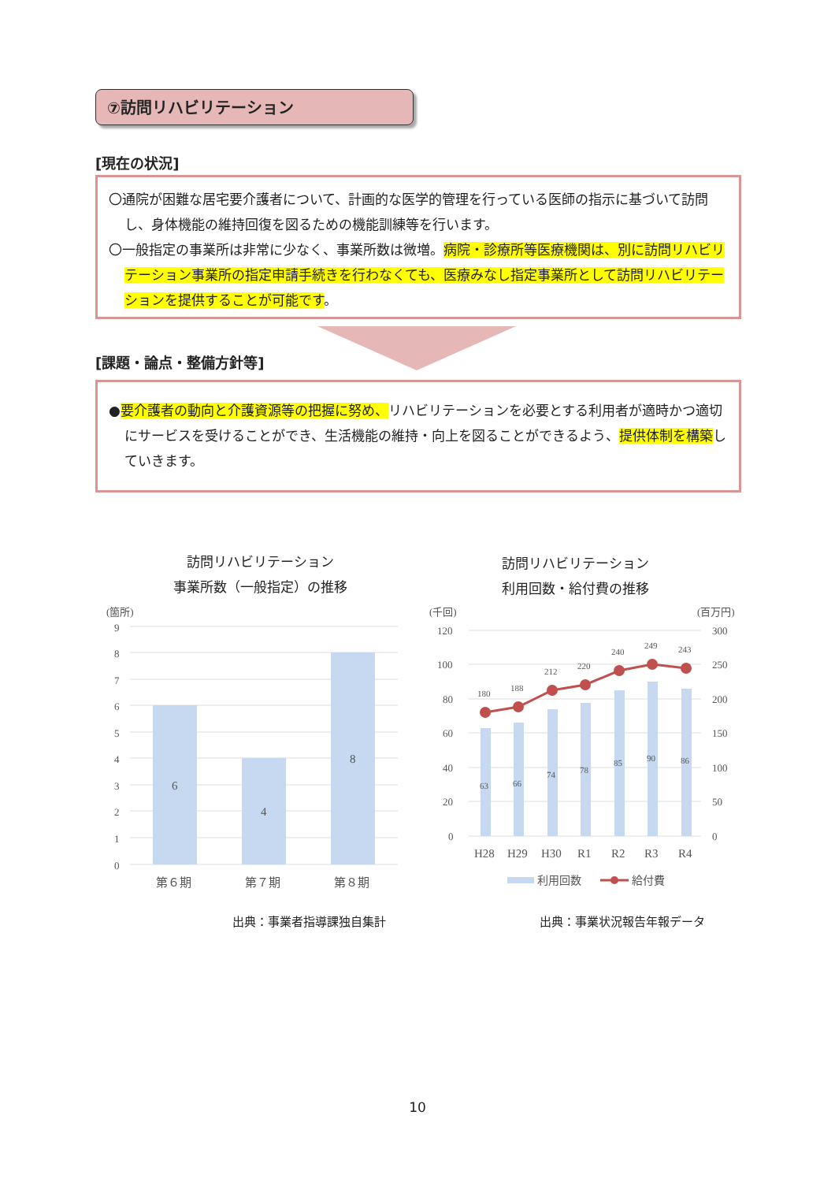⑦訪問リハビリテーション
[現在の状況]
〇通院が困難な居宅要介護者について、計画的な医学的管理を行っている医師の指示に基づいて訪問し、身体機能の維持回復を図るための機能訓練等を行います。
〇一般指定の事業所は非常に少なく、事業所数は微増。病院・診療所等医療機関は、別に訪問リハビリテーション事業所の指定申請手続きを行わなくても、医療みなし指定事業所として訪問リハビリテーションを提供することが可能です。
[課題・論点・整備方針等]
●要介護者の動向と介護資源等の把握に努め、リハビリテーションを必要とする利用者が適時かつ適切にサービスを受けることができ、生活機能の維持・向上を図ることができるよう、提供体制を構築していきます。
訪問リハビリテーション
事業所数（一般指定）の推移
訪問リハビリテーション
利用回数・給付費の推移
(箇所)
9
8
7
6
5
4
3
2
1
0
6
4
8
第６期
第７期
第８期
(千回)
(百万円)
120
100
80
60
40
20
0
300
250
200
150
100
50
0
63
66
74
78
85
90
86
180
188
212
220
240
249
243
H28
H29
H30
R1
R2
R3
R4
利用回数
給付費
出典：事業者指導課独自集計 出典：事業状況報告年報データ
10